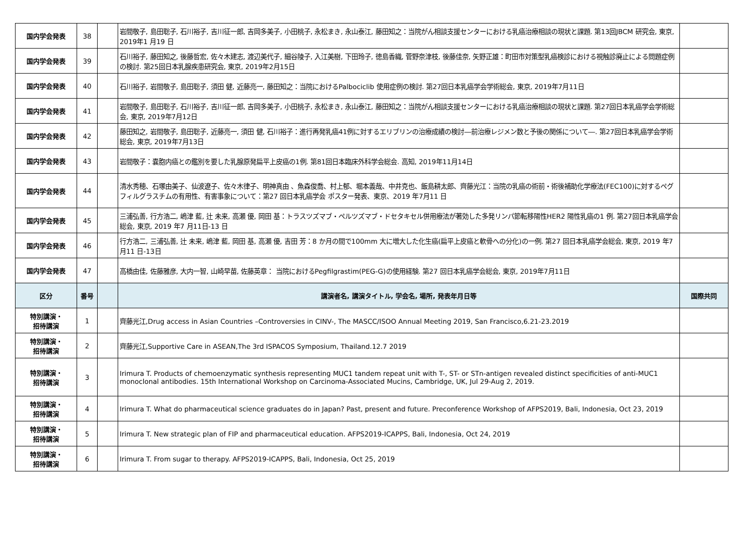| 国内学会発表 | 38 | | 岩間敬子, 島田聡子, 石川裕子, 吉川征一郎, 吉岡多美子, 小田桃子, 永松まき, 永山泰江, 藤田知之：当院がん相談支援センターにおける乳癌治療相談の現状と課題. 第13回JBCM 研究会, 東京, 2019年1 月19 日 | |
| 国内学会発表 | 39 | | 石川裕子, 藤田知之, 後藤哲宏, 佐々木建志, 渡辺美代子, 細谷陵子, 入江美樹, 下田玲子, 徳島香織, 菅野奈津枝, 後藤佳奈, 矢野正雄：町田市対策型乳癌検診における視触診廃止による問題症例の検討. 第25回日本乳腺疾患研究会, 東京, 2019年2月15日 | |
| 国内学会発表 | 40 | | 石川裕子, 岩間敬子, 島田聡子, 須田 健, 近藤亮一, 藤田知之：当院におけるPalbociclib 使用症例の検討. 第27回日本乳癌学会学術総会, 東京, 2019年7月11日 | |
| 国内学会発表 | 41 | | 岩間敬子, 島田聡子, 石川裕子, 吉川征一郎, 吉岡多美子, 小田桃子, 永松まき, 永山泰江, 藤田知之：当院がん相談支援センターにおける乳癌治療相談の現状と課題. 第27回日本乳癌学会学術総会, 東京, 2019年7月12日 | |
| 国内学会発表 | 42 | | 藤田知之, 岩間敬子, 島田聡子, 近藤亮一, 須田 健, 石川裕子：進行再発乳癌41例に対するエリブリンの治療成績の検討―前治療レジメン数と予後の関係について―. 第27回日本乳癌学会学術総会, 東京, 2019年7月13日 | |
| 国内学会発表 | 43 | | 岩間敬子：嚢胞内癌との鑑別を要した乳腺原発扁平上皮癌の1例. 第81回日本臨床外科学会総会. 高知, 2019年11月14日 | |
| 国内学会発表 | 44 | | 清水秀穂、石塚由美子、仙波遼子、佐々木律子、明神真由 、魚森俊喬、村上郁、堀本義哉、中井克也、飯島耕太郎、齊藤光江：当院の乳癌の術前・術後補助化学療法(FEC100)に対するペグフィルグラスチムの有用性、有害事象について：第27 回日本乳癌学会 ポスター発表、東京、2019 年7月11 日 | |
| 国内学会発表 | 45 | | 三浦弘善, 行方浩二, 嶋津 藍, 辻 未来, 高瀬 優, 岡田 基：トラスツズマブ・ペルツズマブ・ドセタキセル併用療法が著効した多発リンパ節転移陽性HER2 陽性乳癌の1 例. 第27回日本乳癌学会総会, 東京, 2019 年7 月11日-13 日 | |
| 国内学会発表 | 46 | | 行方浩二, 三浦弘善, 辻 未来, 嶋津 藍, 岡田 基, 高瀬 優, 吉田 芳：8 か月の間で100mm 大に増大した化生癌(扁平上皮癌と軟骨への分化)の一例. 第27 回日本乳癌学会総会, 東京, 2019 年7 月11 日-13日 | |
| 国内学会発表 | 47 | | 高橋由佳, 佐藤雅彦, 大内一智, 山崎早苗, 佐藤英章： 当院におけるPegfilgrastim(PEG-G)の使用経験. 第27 回日本乳癌学会総会, 東京, 2019年7月11日 | |
| 区分 | 番号 | | 講演者名, 講演タイトル, 学会名, 場所, 発表年月日等 | 国際共同 |
| 特別講演・ 招待講演 | 1 | | 齊藤光江,Drug access in Asian Countries –Controversies in CINV-, The MASCC/ISOO Annual Meeting 2019, San Francisco,6.21-23.2019 | |
| 特別講演・ 招待講演 | 2 | | 齊藤光江,Supportive Care in ASEAN,The 3rd ISPACOS Symposium, Thailand.12.7 2019 | |
| 特別講演・ 招待講演 | 3 | | Irimura T. Products of chemoenzymatic synthesis representing MUC1 tandem repeat unit with T-, ST- or STn-antigen revealed distinct specificities of anti-MUC1 monoclonal antibodies. 15th International Workshop on Carcinoma-Associated Mucins, Cambridge, UK, Jul 29-Aug 2, 2019. | |
| 特別講演・ 招待講演 | 4 | | Irimura T. What do pharmaceutical science graduates do in Japan? Past, present and future. Preconference Workshop of AFPS2019, Bali, Indonesia, Oct 23, 2019 | |
| 特別講演・ 招待講演 | 5 | | Irimura T. New strategic plan of FIP and pharmaceutical education. AFPS2019-ICAPPS, Bali, Indonesia, Oct 24, 2019 | |
| 特別講演・ 招待講演 | 6 | | Irimura T. From sugar to therapy. AFPS2019-ICAPPS, Bali, Indonesia, Oct 25, 2019 | |